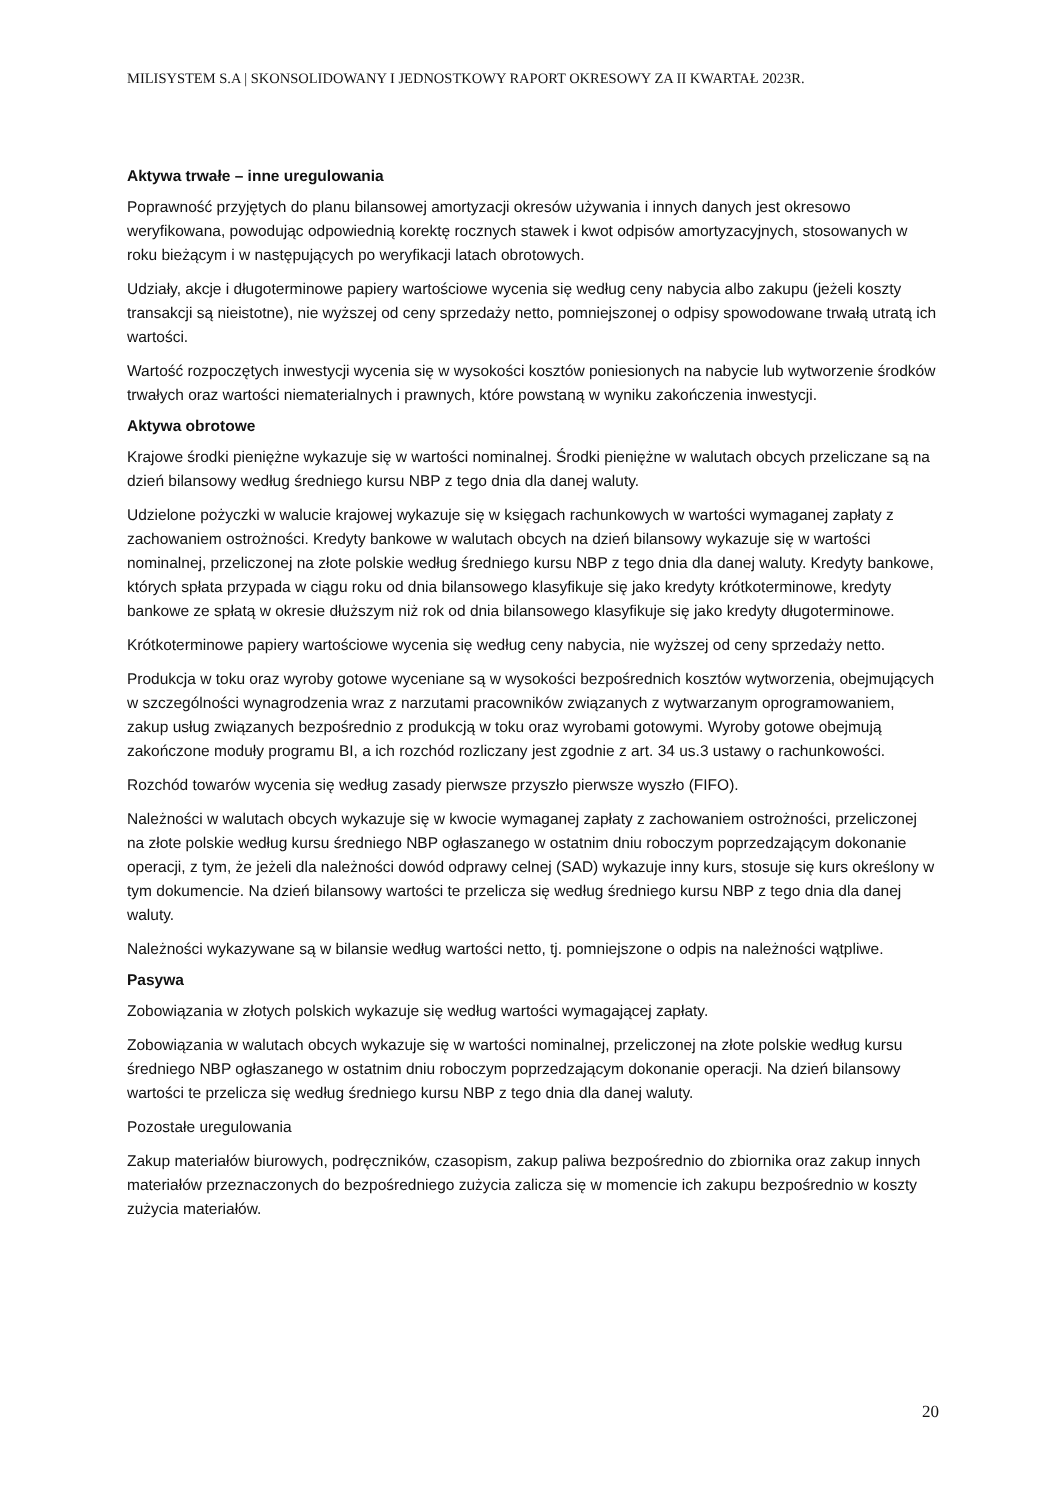MILISYSTEM S.A | SKONSOLIDOWANY I JEDNOSTKOWY RAPORT OKRESOWY ZA II KWARTAŁ 2023R.
Aktywa trwałe – inne uregulowania
Poprawność przyjętych do planu bilansowej amortyzacji okresów używania i innych danych jest okresowo weryfikowana, powodując odpowiednią korektę rocznych stawek i kwot odpisów amortyzacyjnych, stosowanych w roku bieżącym i w następujących po weryfikacji latach obrotowych.
Udziały, akcje i długoterminowe papiery wartościowe wycenia się według ceny nabycia albo zakupu (jeżeli koszty transakcji są nieistotne), nie wyższej od ceny sprzedaży netto, pomniejszonej o odpisy spowodowane trwałą utratą ich wartości.
Wartość rozpoczętych inwestycji wycenia się w wysokości kosztów poniesionych na nabycie lub wytworzenie środków trwałych oraz wartości niematerialnych i prawnych, które powstaną w wyniku zakończenia inwestycji.
Aktywa obrotowe
Krajowe środki pieniężne wykazuje się w wartości nominalnej. Środki pieniężne w walutach obcych przeliczane są na dzień bilansowy według średniego kursu NBP z tego dnia dla danej waluty.
Udzielone pożyczki w walucie krajowej wykazuje się w księgach rachunkowych w wartości wymaganej zapłaty z zachowaniem ostrożności. Kredyty bankowe w walutach obcych na dzień bilansowy wykazuje się w wartości nominalnej, przeliczonej na złote polskie według średniego kursu NBP z tego dnia dla danej waluty. Kredyty bankowe, których spłata przypada w ciągu roku od dnia bilansowego klasyfikuje się jako kredyty krótkoterminowe, kredyty bankowe ze spłatą w okresie dłuższym niż rok od dnia bilansowego klasyfikuje się jako kredyty długoterminowe.
Krótkoterminowe papiery wartościowe wycenia się według ceny nabycia, nie wyższej od ceny sprzedaży netto.
Produkcja w toku oraz wyroby gotowe wyceniane są w wysokości bezpośrednich kosztów wytworzenia, obejmujących w szczególności wynagrodzenia wraz z narzutami pracowników związanych z wytwarzanym oprogramowaniem, zakup usług związanych bezpośrednio z produkcją w toku oraz wyrobami gotowymi. Wyroby gotowe obejmują zakończone moduły programu BI, a ich rozchód rozliczany jest zgodnie z art. 34 us.3 ustawy o rachunkowości.
Rozchód towarów wycenia się według zasady pierwsze przyszło pierwsze wyszło (FIFO).
Należności w walutach obcych wykazuje się w kwocie wymaganej zapłaty z zachowaniem ostrożności, przeliczonej na złote polskie według kursu średniego NBP ogłaszanego w ostatnim dniu roboczym poprzedzającym dokonanie operacji, z tym, że jeżeli dla należności dowód odprawy celnej (SAD) wykazuje inny kurs, stosuje się kurs określony w tym dokumencie. Na dzień bilansowy wartości te przelicza się według średniego kursu NBP z tego dnia dla danej waluty.
Należności wykazywane są w bilansie według wartości netto, tj. pomniejszone o odpis na należności wątpliwe.
Pasywa
Zobowiązania w złotych polskich wykazuje się według wartości wymagającej zapłaty.
Zobowiązania w walutach obcych wykazuje się w wartości nominalnej, przeliczonej na złote polskie według kursu średniego NBP ogłaszanego w ostatnim dniu roboczym poprzedzającym dokonanie operacji. Na dzień bilansowy wartości te przelicza się według średniego kursu NBP z tego dnia dla danej waluty.
Pozostałe uregulowania
Zakup materiałów biurowych, podręczników, czasopism, zakup paliwa bezpośrednio do zbiornika oraz zakup innych materiałów przeznaczonych do bezpośredniego zużycia zalicza się w momencie ich zakupu bezpośrednio w koszty zużycia materiałów.
20